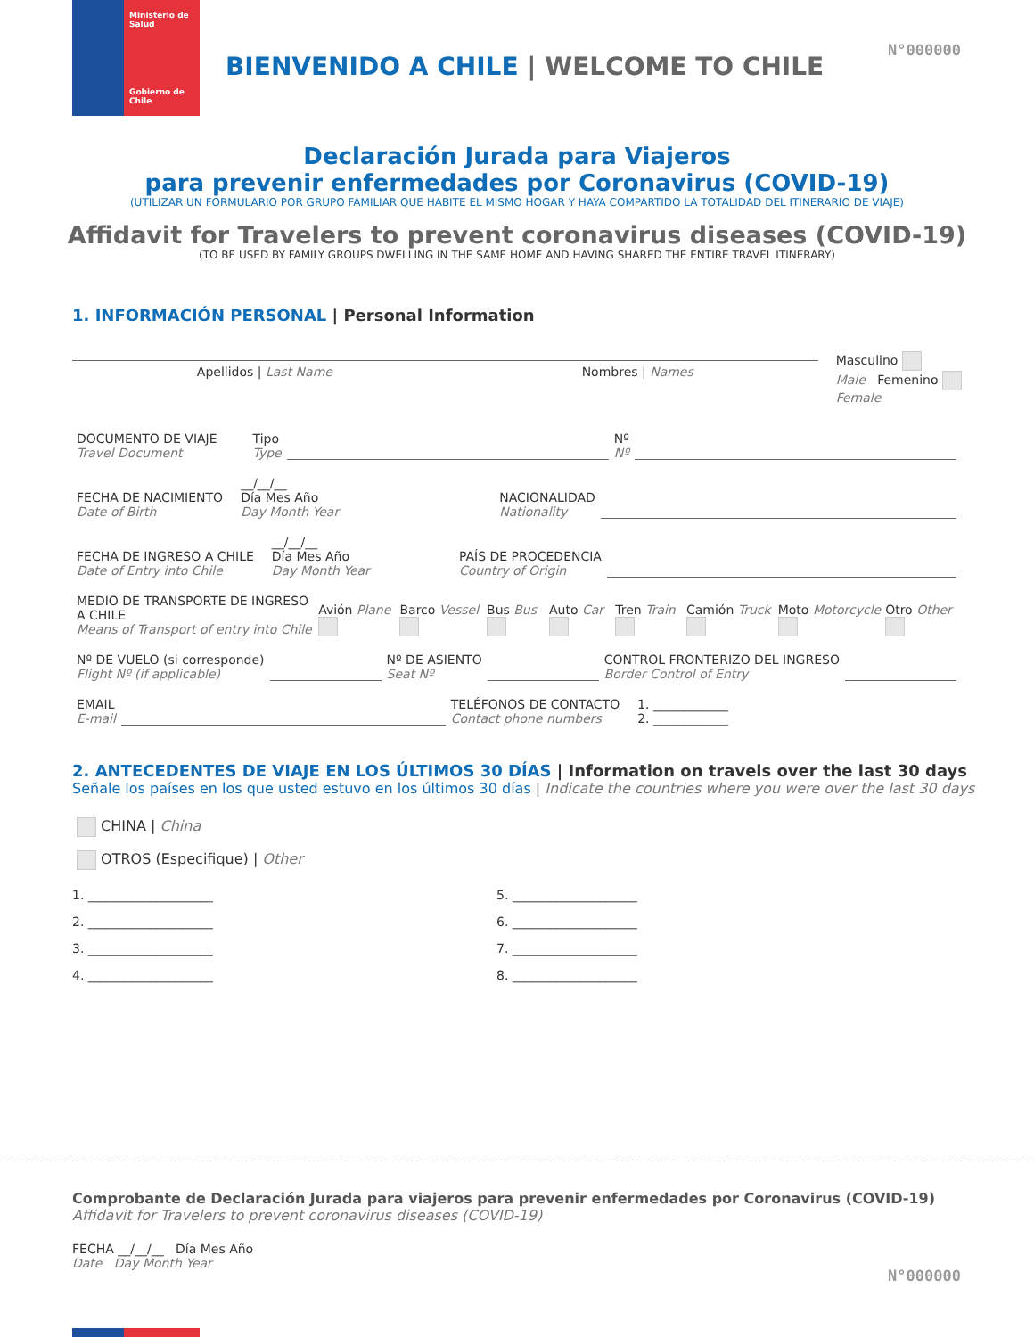Ministerio de
Salud
Gobierno de Chile
N°000000
BIENVENIDO A CHILE | WELCOME TO CHILE
Declaración Jurada para Viajeros
para prevenir enfermedades por Coronavirus (COVID-19)
(UTILIZAR UN FORMULARIO POR GRUPO FAMILIAR QUE HABITE EL MISMO HOGAR Y HAYA COMPARTIDO LA TOTALIDAD DEL ITINERARIO DE VIAJE)
Affidavit for Travelers to prevent coronavirus diseases (COVID-19)
(TO BE USED BY FAMILY GROUPS DWELLING IN THE SAME HOME AND HAVING SHARED THE ENTIRE TRAVEL ITINERARY)
1. INFORMACIÓN PERSONAL | Personal Information
Apellidos | Last Name Nombres | Names
Masculino
Male Femenino
Female
DOCUMENTO DE VIAJE
Travel Document
Tipo
Type
Nº
Nº
FECHA DE NACIMIENTO
Date of Birth
__/__/__
Día Mes Año
Day Month Year
NACIONALIDAD
Nationality
FECHA DE INGRESO A CHILE
Date of Entry into Chile
__/__/__
Día Mes Año
Day Month Year
PAÍS DE PROCEDENCIA
Country of Origin
MEDIO DE TRANSPORTE DE INGRESO A CHILE
Means of Transport of entry into Chile
Avión Plane Barco Vessel Bus Bus Auto Car Tren Train Camión Truck Moto Motorcycle Otro Other
Nº DE VUELO (si corresponde)
Flight Nº (if applicable)
Nº DE ASIENTO
Seat Nº
CONTROL FRONTERIZO DEL INGRESO
Border Control of Entry
EMAIL
E-mail
TELÉFONOS DE CONTACTO
Contact phone numbers
1. ____________
2. ____________
2. ANTECEDENTES DE VIAJE EN LOS ÚLTIMOS 30 DÍAS | Information on travels over the last 30 days
Señale los países en los que usted estuvo en los últimos 30 días | Indicate the countries where you were over the last 30 days
CHINA | China
OTROS (Especifique) | Other
1. ____________________
5. ____________________
2. ____________________
6. ____________________
3. ____________________
7. ____________________
4. ____________________
8. ____________________
Comprobante de Declaración Jurada para viajeros para prevenir enfermedades por Coronavirus (COVID-19)
Affidavit for Travelers to prevent coronavirus diseases (COVID-19)
FECHA __/__/__ Día Mes Año
Date Day Month Year
N°000000